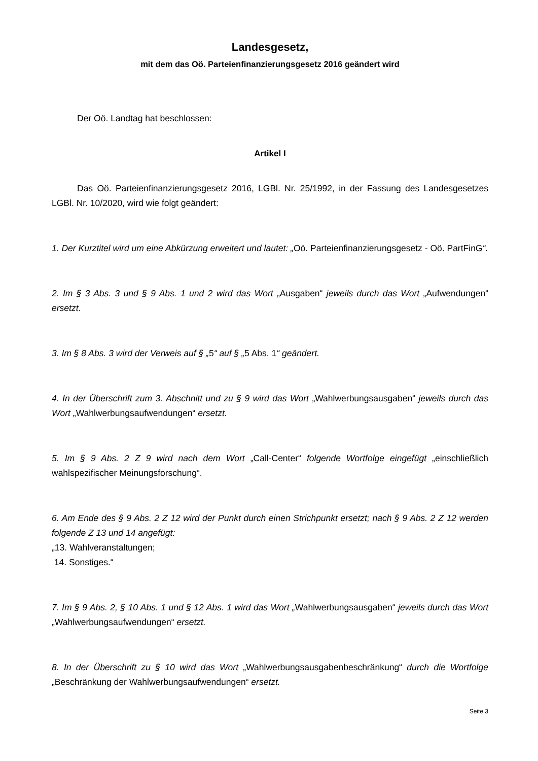Landesgesetz,
mit dem das Oö. Parteienfinanzierungsgesetz 2016 geändert wird
Der Oö. Landtag hat beschlossen:
Artikel I
Das Oö. Parteienfinanzierungsgesetz 2016, LGBl. Nr. 25/1992, in der Fassung des Landesgesetzes LGBl. Nr. 10/2020, wird wie folgt geändert:
1. Der Kurztitel wird um eine Abkürzung erweitert und lautet: „Oö. Parteienfinanzierungsgesetz - Oö. PartFinG“.
2. Im § 3 Abs. 3 und § 9 Abs. 1 und 2 wird das Wort „Ausgaben“ jeweils durch das Wort „Aufwendungen“ ersetzt.
3. Im § 8 Abs. 3 wird der Verweis auf § „5“ auf § „5 Abs. 1“ geändert.
4. In der Überschrift zum 3. Abschnitt und zu § 9 wird das Wort „Wahlwerbungsausgaben“ jeweils durch das Wort „Wahlwerbungsaufwendungen“ ersetzt.
5. Im § 9 Abs. 2 Z 9 wird nach dem Wort „Call-Center“ folgende Wortfolge eingefügt „einschließlich wahlspezifischer Meinungsforschung“.
6. Am Ende des § 9 Abs. 2 Z 12 wird der Punkt durch einen Strichpunkt ersetzt; nach § 9 Abs. 2 Z 12 werden folgende Z 13 und 14 angefügt:
„13. Wahlveranstaltungen;
14. Sonstiges.“
7. Im § 9 Abs. 2, § 10 Abs. 1 und § 12 Abs. 1 wird das Wort „Wahlwerbungsausgaben“ jeweils durch das Wort „Wahlwerbungsaufwendungen“ ersetzt.
8. In der Überschrift zu § 10 wird das Wort „Wahlwerbungsausgabenbeschränkung“ durch die Wortfolge „Beschränkung der Wahlwerbungsaufwendungen“ ersetzt.
Seite 3